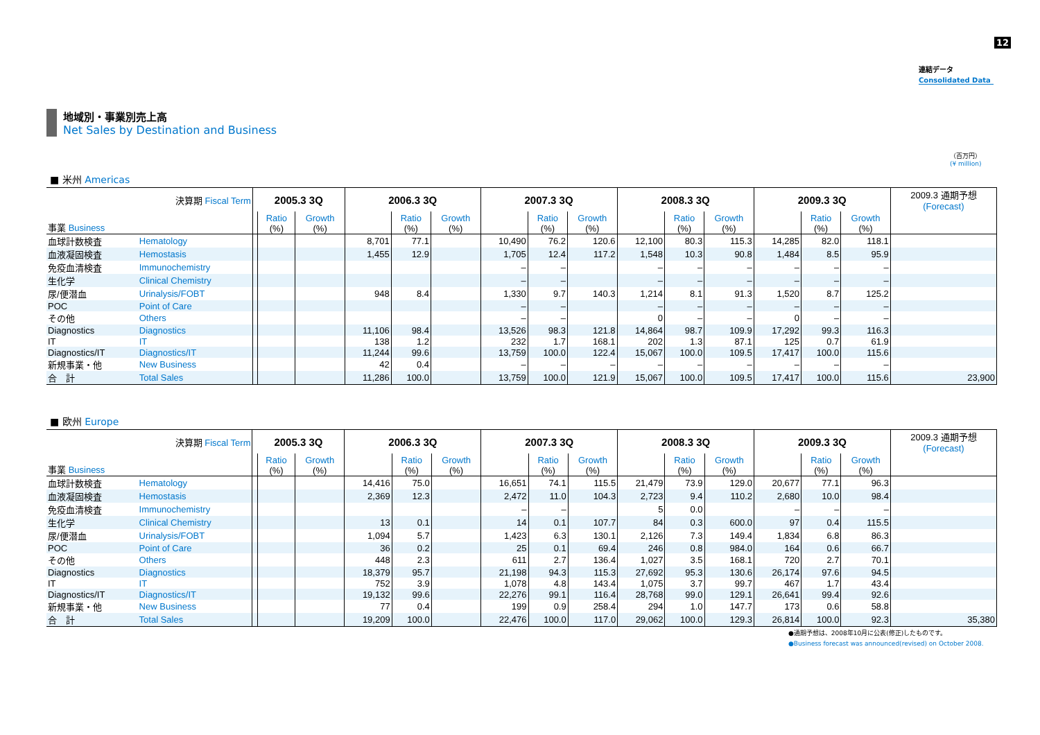12
連結データ
Consolidated Data
地域別・事業別売上高
Net Sales by Destination and Business
（百万円）
(¥ million)
■ 米州 Americas
| 決算期 Fiscal Term | | 2005.3 3Q | | | 2006.3 3Q | | | 2007.3 3Q | | | 2008.3 3Q | | | 2009.3 3Q | | | 2009.3 通期予想 (Forecast) |
| --- | --- | --- | --- | --- | --- | --- | --- | --- | --- | --- | --- | --- | --- | --- | --- | --- | --- |
| 事業 Business | | | Ratio (%) | Growth (%) | | Ratio (%) | Growth (%) | | Ratio (%) | Growth (%) | | Ratio (%) | Growth (%) | | Ratio (%) | Growth (%) | |
| 血球計数検査 | Hematology | | | | 8,701 | 77.1 | | 10,490 | 76.2 | 120.6 | 12,100 | 80.3 | 115.3 | 14,285 | 82.0 | 118.1 | |
| 血液凝固検査 | Hemostasis | | | | 1,455 | 12.9 | | 1,705 | 12.4 | 117.2 | 1,548 | 10.3 | 90.8 | 1,484 | 8.5 | 95.9 | |
| 免疫血清検査 | Immunochemistry | | | | | | | – | – | | – | – | – | – | – | – | |
| 生化学 | Clinical Chemistry | | | | | | | – | – | | – | – | – | – | – | – | |
| 尿/便潜血 | Urinalysis/FOBT | | | | 948 | 8.4 | | 1,330 | 9.7 | 140.3 | 1,214 | 8.1 | 91.3 | 1,520 | 8.7 | 125.2 | |
| POC | Point of Care | | | | | | | – | – | | – | – | – | – | – | – | |
| その他 | Others | | | | | | | – | – | | 0 | – | – | 0 | – | – | |
| Diagnostics | Diagnostics | | | | 11,106 | 98.4 | | 13,526 | 98.3 | 121.8 | 14,864 | 98.7 | 109.9 | 17,292 | 99.3 | 116.3 | |
| IT | IT | | | | 138 | 1.2 | | 232 | 1.7 | 168.1 | 202 | 1.3 | 87.1 | 125 | 0.7 | 61.9 | |
| Diagnostics/IT | Diagnostics/IT | | | | 11,244 | 99.6 | | 13,759 | 100.0 | 122.4 | 15,067 | 100.0 | 109.5 | 17,417 | 100.0 | 115.6 | |
| 新規事業・他 | New Business | | | | 42 | 0.4 | | – | – | – | – | – | – | – | – | – | |
| 合 計 | Total Sales | | | | 11,286 | 100.0 | | 13,759 | 100.0 | 121.9 | 15,067 | 100.0 | 109.5 | 17,417 | 100.0 | 115.6 | 23,900 |
■ 欧州 Europe
| 決算期 Fiscal Term | | 2005.3 3Q | | | 2006.3 3Q | | | 2007.3 3Q | | | 2008.3 3Q | | | 2009.3 3Q | | | 2009.3 通期予想 (Forecast) |
| --- | --- | --- | --- | --- | --- | --- | --- | --- | --- | --- | --- | --- | --- | --- | --- | --- | --- |
| 事業 Business | | | Ratio (%) | Growth (%) | | Ratio (%) | Growth (%) | | Ratio (%) | Growth (%) | | Ratio (%) | Growth (%) | | Ratio (%) | Growth (%) | |
| 血球計数検査 | Hematology | | | | 14,416 | 75.0 | | 16,651 | 74.1 | 115.5 | 21,479 | 73.9 | 129.0 | 20,677 | 77.1 | 96.3 | |
| 血液凝固検査 | Hemostasis | | | | 2,369 | 12.3 | | 2,472 | 11.0 | 104.3 | 2,723 | 9.4 | 110.2 | 2,680 | 10.0 | 98.4 | |
| 免疫血清検査 | Immunochemistry | | | | | | | – | – | | 5 | 0.0 | | – | – | – | |
| 生化学 | Clinical Chemistry | | | | 13 | 0.1 | | 14 | 0.1 | 107.7 | 84 | 0.3 | 600.0 | 97 | 0.4 | 115.5 | |
| 尿/便潜血 | Urinalysis/FOBT | | | | 1,094 | 5.7 | | 1,423 | 6.3 | 130.1 | 2,126 | 7.3 | 149.4 | 1,834 | 6.8 | 86.3 | |
| POC | Point of Care | | | | 36 | 0.2 | | 25 | 0.1 | 69.4 | 246 | 0.8 | 984.0 | 164 | 0.6 | 66.7 | |
| その他 | Others | | | | 448 | 2.3 | | 611 | 2.7 | 136.4 | 1,027 | 3.5 | 168.1 | 720 | 2.7 | 70.1 | |
| Diagnostics | Diagnostics | | | | 18,379 | 95.7 | | 21,198 | 94.3 | 115.3 | 27,692 | 95.3 | 130.6 | 26,174 | 97.6 | 94.5 | |
| IT | IT | | | | 752 | 3.9 | | 1,078 | 4.8 | 143.4 | 1,075 | 3.7 | 99.7 | 467 | 1.7 | 43.4 | |
| Diagnostics/IT | Diagnostics/IT | | | | 19,132 | 99.6 | | 22,276 | 99.1 | 116.4 | 28,768 | 99.0 | 129.1 | 26,641 | 99.4 | 92.6 | |
| 新規事業・他 | New Business | | | | 77 | 0.4 | | 199 | 0.9 | 258.4 | 294 | 1.0 | 147.7 | 173 | 0.6 | 58.8 | |
| 合 計 | Total Sales | | | | 19,209 | 100.0 | | 22,476 | 100.0 | 117.0 | 29,062 | 100.0 | 129.3 | 26,814 | 100.0 | 92.3 | 35,380 |
●通期予想は、2008年10月に公表(修正)したものです。
●Business forecast was announced(revised) on October 2008.